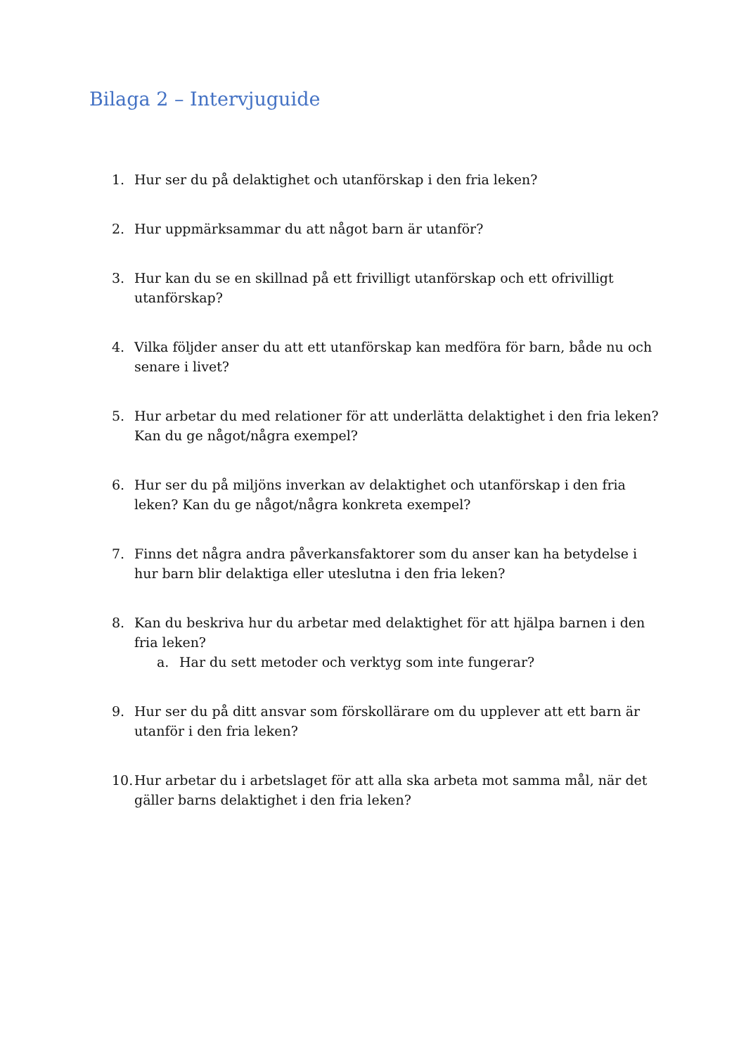Bilaga 2 – Intervjuguide
1. Hur ser du på delaktighet och utanförskap i den fria leken?
2. Hur uppmärksammar du att något barn är utanför?
3. Hur kan du se en skillnad på ett frivilligt utanförskap och ett ofrivilligt utanförskap?
4. Vilka följder anser du att ett utanförskap kan medföra för barn, både nu och senare i livet?
5. Hur arbetar du med relationer för att underlätta delaktighet i den fria leken? Kan du ge något/några exempel?
6. Hur ser du på miljöns inverkan av delaktighet och utanförskap i den fria leken? Kan du ge något/några konkreta exempel?
7. Finns det några andra påverkansfaktorer som du anser kan ha betydelse i hur barn blir delaktiga eller uteslutna i den fria leken?
8. Kan du beskriva hur du arbetar med delaktighet för att hjälpa barnen i den fria leken?
a. Har du sett metoder och verktyg som inte fungerar?
9. Hur ser du på ditt ansvar som förskollärare om du upplever att ett barn är utanför i den fria leken?
10.
Hur arbetar du i arbetslaget för att alla ska arbeta mot samma mål, när det gäller barns delaktighet i den fria leken?